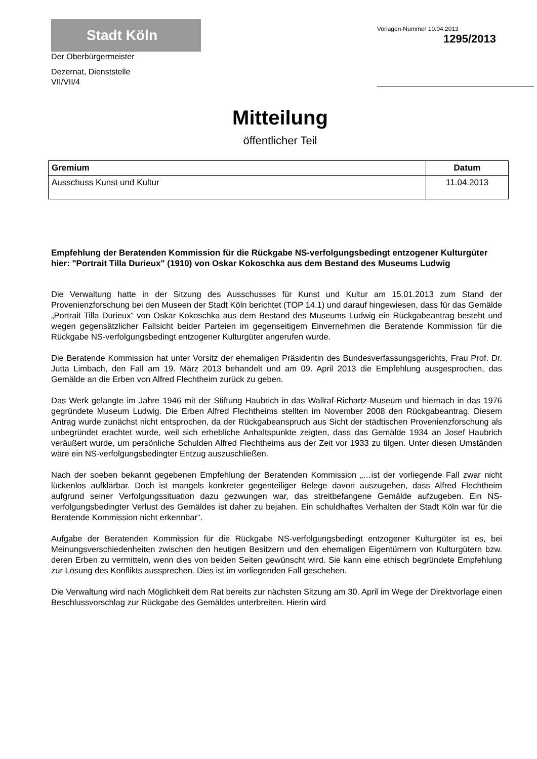Stadt Köln
Der Oberbürgermeister
Dezernat, Dienststelle
VII/VII/4
Vorlagen-Nummer 10.04.2013
1295/2013
Mitteilung
öffentlicher Teil
| Gremium | Datum |
| --- | --- |
| Ausschuss Kunst und Kultur | 11.04.2013 |
Empfehlung der Beratenden Kommission für die Rückgabe NS-verfolgungsbedingt entzogener Kulturgüter
hier: "Portrait Tilla Durieux" (1910) von Oskar Kokoschka aus dem Bestand des Museums Ludwig
Die Verwaltung hatte in der Sitzung des Ausschusses für Kunst und Kultur am 15.01.2013 zum Stand der Provenienzforschung bei den Museen der Stadt Köln berichtet (TOP 14.1) und darauf hingewiesen, dass für das Gemälde „Portrait Tilla Durieux“ von Oskar Kokoschka aus dem Bestand des Museums Ludwig ein Rückgabeantrag besteht und wegen gegensätzlicher Fallsicht beider Parteien im gegenseitigem Einvernehmen die Beratende Kommission für die Rückgabe NS-verfolgungsbedingt entzogener Kulturgüter angerufen wurde.
Die Beratende Kommission hat unter Vorsitz der ehemaligen Präsidentin des Bundesverfassungsgerichts, Frau Prof. Dr. Jutta Limbach, den Fall am 19. März 2013 behandelt und am 09. April 2013 die Empfehlung ausgesprochen, das Gemälde an die Erben von Alfred Flechtheim zurück zu geben.
Das Werk gelangte im Jahre 1946 mit der Stiftung Haubrich in das Wallraf-Richartz-Museum und hiernach in das 1976 gegründete Museum Ludwig. Die Erben Alfred Flechtheims stellten im November 2008 den Rückgabeantrag. Diesem Antrag wurde zunächst nicht entsprochen, da der Rückgabeanspruch aus Sicht der städtischen Provenienzforschung als unbegründet erachtet wurde, weil sich erhebliche Anhaltspunkte zeigten, dass das Gemälde 1934 an Josef Haubrich veräußert wurde, um persönliche Schulden Alfred Flechtheims aus der Zeit vor 1933 zu tilgen. Unter diesen Umständen wäre ein NS-verfolgungsbedingter Entzug auszuschließen.
Nach der soeben bekannt gegebenen Empfehlung der Beratenden Kommission „…ist der vorliegende Fall zwar nicht lückenlos aufklärbar. Doch ist mangels konkreter gegenteiliger Belege davon auszugehen, dass Alfred Flechtheim aufgrund seiner Verfolgungssituation dazu gezwungen war, das streitbefangene Gemälde aufzugeben. Ein NS-verfolgungsbedingter Verlust des Gemäldes ist daher zu bejahen. Ein schuldhaftes Verhalten der Stadt Köln war für die Beratende Kommission nicht erkennbar“.
Aufgabe der Beratenden Kommission für die Rückgabe NS-verfolgungsbedingt entzogener Kulturgüter ist es, bei Meinungsverschiedenheiten zwischen den heutigen Besitzern und den ehemaligen Eigentümern von Kulturgütern bzw. deren Erben zu vermitteln, wenn dies von beiden Seiten gewünscht wird. Sie kann eine ethisch begründete Empfehlung zur Lösung des Konflikts aussprechen. Dies ist im vorliegenden Fall geschehen.
Die Verwaltung wird nach Möglichkeit dem Rat bereits zur nächsten Sitzung am 30. April im Wege der Direktvorlage einen Beschlussvorschlag zur Rückgabe des Gemäldes unterbreiten. Hierin wird